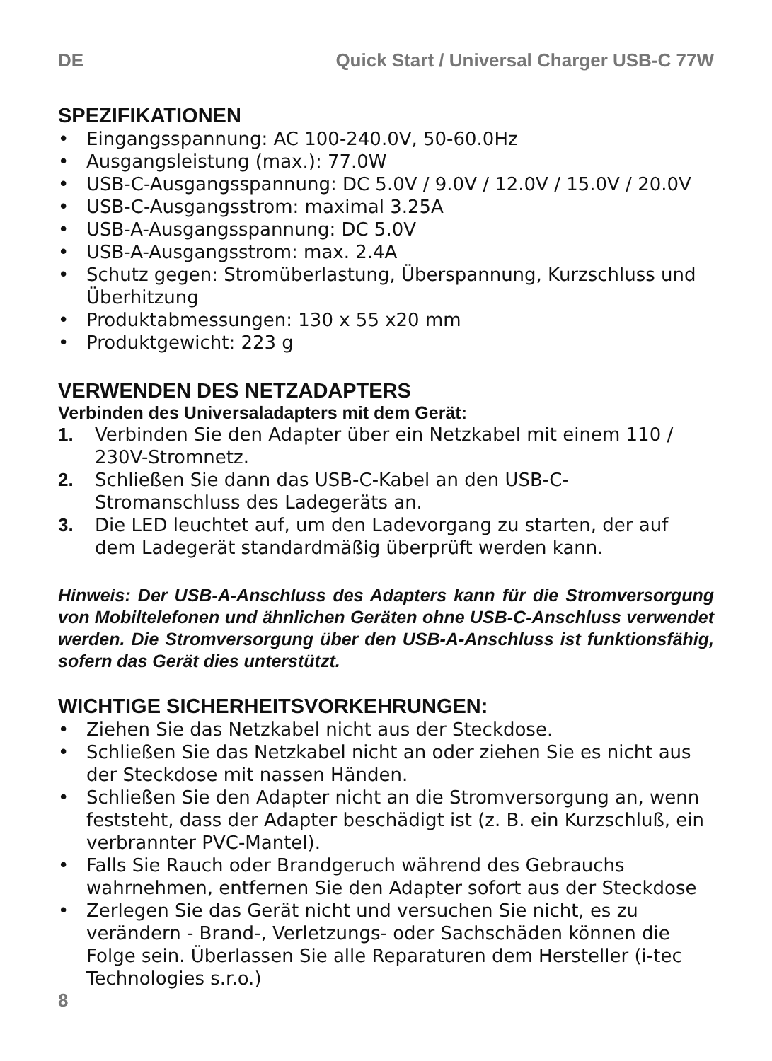DE Quick Start / Universal Charger USB-C 77W
SPEZIFIKATIONEN
• Eingangsspannung: AC 100-240.0V, 50-60.0Hz
• Ausgangsleistung (max.): 77.0W
• USB-C-Ausgangsspannung: DC 5.0V / 9.0V / 12.0V / 15.0V / 20.0V
• USB-C-Ausgangsstrom: maximal 3.25A
• USB-A-Ausgangsspannung: DC 5.0V
• USB-A-Ausgangsstrom: max. 2.4A
• Schutz gegen: Stromüberlastung, Überspannung, Kurzschluss und Überhitzung
• Produktabmessungen: 130 x 55 x20 mm
• Produktgewicht: 223 g
VERWENDEN DES NETZADAPTERS
Verbinden des Universaladapters mit dem Gerät:
1. Verbinden Sie den Adapter über ein Netzkabel mit einem 110 / 230V-Stromnetz.
2. Schließen Sie dann das USB-C-Kabel an den USB-C-Stromanschluss des Ladegeräts an.
3. Die LED leuchtet auf, um den Ladevorgang zu starten, der auf dem Ladegerät standardmäßig überprüft werden kann.
Hinweis: Der USB-A-Anschluss des Adapters kann für die Stromversorgung von Mobiltelefonen und ähnlichen Geräten ohne USB-C-Anschluss verwendet werden. Die Stromversorgung über den USB-A-Anschluss ist funktionsfähig, sofern das Gerät dies unterstützt.
WICHTIGE SICHERHEITSVORKEHRUNGEN:
• Ziehen Sie das Netzkabel nicht aus der Steckdose.
• Schließen Sie das Netzkabel nicht an oder ziehen Sie es nicht aus der Steckdose mit nassen Händen.
• Schließen Sie den Adapter nicht an die Stromversorgung an, wenn feststeht, dass der Adapter beschädigt ist (z. B. ein Kurzschluß, ein verbrannter PVC-Mantel).
• Falls Sie Rauch oder Brandgeruch während des Gebrauchs wahrnehmen, entfernen Sie den Adapter sofort aus der Steckdose
• Zerlegen Sie das Gerät nicht und versuchen Sie nicht, es zu verändern - Brand-, Verletzungs- oder Sachschäden können die Folge sein. Überlassen Sie alle Reparaturen dem Hersteller (i-tec Technologies s.r.o.)
8